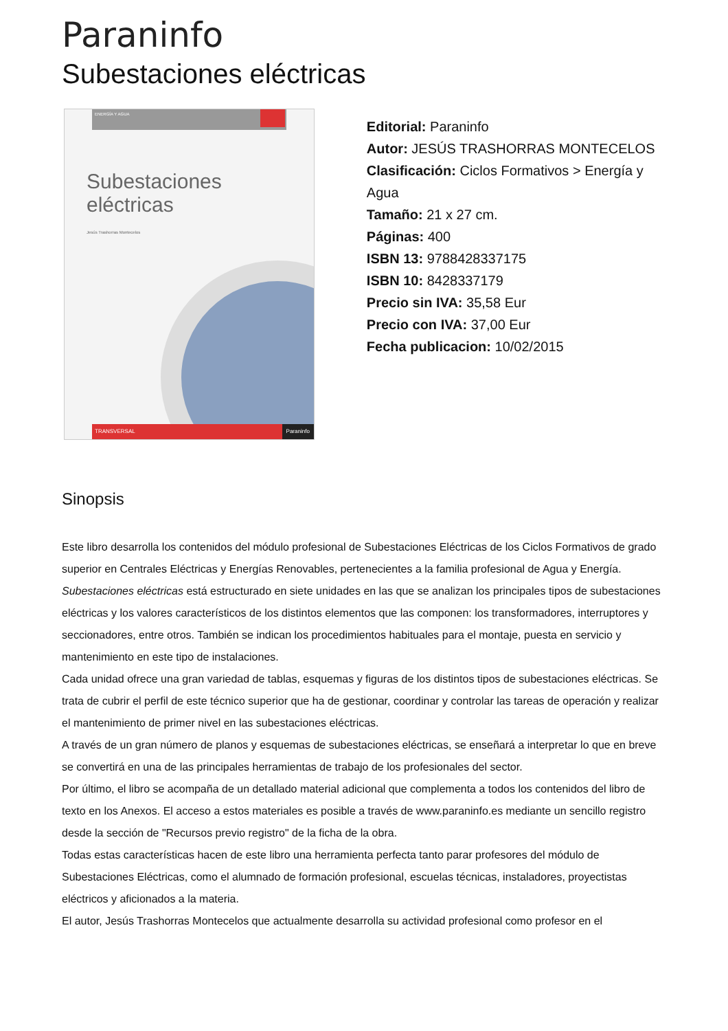Paraninfo
Subestaciones eléctricas
ENERGÍA Y AGUA
Subestaciones
eléctricas
Jesús Trashorras Montecelos
TRANSVERSAL Paraninfo
Editorial: Paraninfo
Autor: JESÚS TRASHORRAS MONTECELOS
Clasificación: Ciclos Formativos > Energía y Agua
Tamaño: 21 x 27 cm.
Páginas: 400
ISBN 13: 9788428337175
ISBN 10: 8428337179
Precio sin IVA: 35,58 Eur
Precio con IVA: 37,00 Eur
Fecha publicacion: 10/02/2015
Sinopsis
Este libro desarrolla los contenidos del módulo profesional de Subestaciones Eléctricas de los Ciclos Formativos de grado superior en Centrales Eléctricas y Energías Renovables, pertenecientes a la familia profesional de Agua y Energía.
Subestaciones eléctricas está estructurado en siete unidades en las que se analizan los principales tipos de subestaciones eléctricas y los valores característicos de los distintos elementos que las componen: los transformadores, interruptores y seccionadores, entre otros. También se indican los procedimientos habituales para el montaje, puesta en servicio y mantenimiento en este tipo de instalaciones.
Cada unidad ofrece una gran variedad de tablas, esquemas y figuras de los distintos tipos de subestaciones eléctricas. Se trata de cubrir el perfil de este técnico superior que ha de gestionar, coordinar y controlar las tareas de operación y realizar el mantenimiento de primer nivel en las subestaciones eléctricas.
A través de un gran número de planos y esquemas de subestaciones eléctricas, se enseñará a interpretar lo que en breve se convertirá en una de las principales herramientas de trabajo de los profesionales del sector.
Por último, el libro se acompaña de un detallado material adicional que complementa a todos los contenidos del libro de texto en los Anexos. El acceso a estos materiales es posible a través de www.paraninfo.es mediante un sencillo registro desde la sección de "Recursos previo registro" de la ficha de la obra.
Todas estas características hacen de este libro una herramienta perfecta tanto parar profesores del módulo de Subestaciones Eléctricas, como el alumnado de formación profesional, escuelas técnicas, instaladores, proyectistas eléctricos y aficionados a la materia.
El autor, Jesús Trashorras Montecelos que actualmente desarrolla su actividad profesional como profesor en el